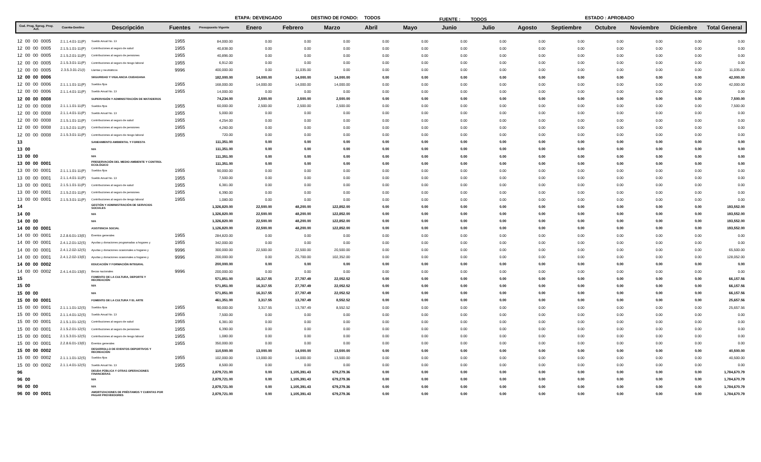ETAPA: DEVENGADO DESTINO DE FONDO: TODOS FUENTE : TODOS ESTADO : APROBADO
| Cod. Prog. Sprog. Proy. Act. | Cuenta-Destino | Descripción | Fuentes | Presupuesto Vigente | Enero | Febrero | Marzo | Abril | Mayo | Junio | Julio | Agosto | Septiembre | Octubre | Noviembre | Diciembre | Total General |
| --- | --- | --- | --- | --- | --- | --- | --- | --- | --- | --- | --- | --- | --- | --- | --- | --- | --- |
| 12 00 00 0005 | 2.1.1.4.01-11(P) | Sueldo Anual No. 13 | 1955 | 84,000.00 | 0.00 | 0.00 | 0.00 | 0.00 | 0.00 | 0.00 | 0.00 | 0.00 | 0.00 | 0.00 | 0.00 | 0.00 | 0.00 |
| 12 00 00 0005 | 2.1.5.1.01-11(P) | Contribuciones al seguro de salud | 1955 | 40,838.00 | 0.00 | 0.00 | 0.00 | 0.00 | 0.00 | 0.00 | 0.00 | 0.00 | 0.00 | 0.00 | 0.00 | 0.00 | 0.00 |
| 12 00 00 0005 | 2.1.5.2.01-11(P) | Contribuciones al seguro de pensiones | 1955 | 40,896.00 | 0.00 | 0.00 | 0.00 | 0.00 | 0.00 | 0.00 | 0.00 | 0.00 | 0.00 | 0.00 | 0.00 | 0.00 | 0.00 |
| 12 00 00 0005 | 2.1.5.3.01-11(P) | Contribuciones al seguro de riesgo laboral | 1955 | 6,912.00 | 0.00 | 0.00 | 0.00 | 0.00 | 0.00 | 0.00 | 0.00 | 0.00 | 0.00 | 0.00 | 0.00 | 0.00 | 0.00 |
| 12 00 00 0005 | 2.3.5.3.01-21(I) | Llantas y neumáticos | 9996 | 400,000.00 | 0.00 | 11,035.00 | 0.00 | 0.00 | 0.00 | 0.00 | 0.00 | 0.00 | 0.00 | 0.00 | 0.00 | 0.00 | 11,035.00 |
| 12 00 00 0006 | | SEGURIDAD Y VIGILANCIA CIUDADANA | | 182,000.00 | 14,000.00 | 14,000.00 | 14,000.00 | 0.00 | 0.00 | 0.00 | 0.00 | 0.00 | 0.00 | 0.00 | 0.00 | 0.00 | 42,000.00 |
| 12 00 00 0006 | 2.1.1.1.01-11(P) | Sueldos fijos | 1955 | 168,000.00 | 14,000.00 | 14,000.00 | 14,000.00 | 0.00 | 0.00 | 0.00 | 0.00 | 0.00 | 0.00 | 0.00 | 0.00 | 0.00 | 42,000.00 |
| 12 00 00 0006 | 2.1.1.4.01-11(P) | Sueldo Anual No. 13 | 1955 | 14,000.00 | 0.00 | 0.00 | 0.00 | 0.00 | 0.00 | 0.00 | 0.00 | 0.00 | 0.00 | 0.00 | 0.00 | 0.00 | 0.00 |
| 12 00 00 0008 | | SUPERVISIÓN Y ADMINISTRACIÓN DE MATADEROS | | 74,234.00 | 2,500.00 | 2,500.00 | 2,500.00 | 0.00 | 0.00 | 0.00 | 0.00 | 0.00 | 0.00 | 0.00 | 0.00 | 0.00 | 7,500.00 |
| 12 00 00 0008 | 2.1.1.1.01-11(P) | Sueldos fijos | 1955 | 60,000.00 | 2,500.00 | 2,500.00 | 2,500.00 | 0.00 | 0.00 | 0.00 | 0.00 | 0.00 | 0.00 | 0.00 | 0.00 | 0.00 | 7,500.00 |
| 12 00 00 0008 | 2.1.1.4.01-11(P) | Sueldo Anual No. 13 | 1955 | 5,000.00 | 0.00 | 0.00 | 0.00 | 0.00 | 0.00 | 0.00 | 0.00 | 0.00 | 0.00 | 0.00 | 0.00 | 0.00 | 0.00 |
| 12 00 00 0008 | 2.1.5.1.01-11(P) | Contribuciones al seguro de salud | 1955 | 4,254.00 | 0.00 | 0.00 | 0.00 | 0.00 | 0.00 | 0.00 | 0.00 | 0.00 | 0.00 | 0.00 | 0.00 | 0.00 | 0.00 |
| 12 00 00 0008 | 2.1.5.2.01-11(P) | Contribuciones al seguro de pensiones | 1955 | 4,260.00 | 0.00 | 0.00 | 0.00 | 0.00 | 0.00 | 0.00 | 0.00 | 0.00 | 0.00 | 0.00 | 0.00 | 0.00 | 0.00 |
| 12 00 00 0008 | 2.1.5.3.01-11(P) | Contribuciones al seguro de riesgo laboral | 1955 | 720.00 | 0.00 | 0.00 | 0.00 | 0.00 | 0.00 | 0.00 | 0.00 | 0.00 | 0.00 | 0.00 | 0.00 | 0.00 | 0.00 |
| 13 | | SANEAMIENTO AMBIENTAL Y FORESTA | | 111,351.00 | 0.00 | 0.00 | 0.00 | 0.00 | 0.00 | 0.00 | 0.00 | 0.00 | 0.00 | 0.00 | 0.00 | 0.00 | 0.00 |
| 13 00 | | N/A | | 111,351.00 | 0.00 | 0.00 | 0.00 | 0.00 | 0.00 | 0.00 | 0.00 | 0.00 | 0.00 | 0.00 | 0.00 | 0.00 | 0.00 |
| 13 00 00 | | N/A | | 111,351.00 | 0.00 | 0.00 | 0.00 | 0.00 | 0.00 | 0.00 | 0.00 | 0.00 | 0.00 | 0.00 | 0.00 | 0.00 | 0.00 |
| 13 00 00 0001 | | PRESERVACIÓN DEL MEDIO AMBIENTE Y CONTROL ECOLÓGICO | | 111,351.00 | 0.00 | 0.00 | 0.00 | 0.00 | 0.00 | 0.00 | 0.00 | 0.00 | 0.00 | 0.00 | 0.00 | 0.00 | 0.00 |
| 13 00 00 0001 | 2.1.1.1.01-11(P) | Sueldos fijos | 1955 | 90,000.00 | 0.00 | 0.00 | 0.00 | 0.00 | 0.00 | 0.00 | 0.00 | 0.00 | 0.00 | 0.00 | 0.00 | 0.00 | 0.00 |
| 13 00 00 0001 | 2.1.1.4.01-11(P) | Sueldo Anual No. 13 | 1955 | 7,500.00 | 0.00 | 0.00 | 0.00 | 0.00 | 0.00 | 0.00 | 0.00 | 0.00 | 0.00 | 0.00 | 0.00 | 0.00 | 0.00 |
| 13 00 00 0001 | 2.1.5.1.01-11(P) | Contribuciones al seguro de salud | 1955 | 6,381.00 | 0.00 | 0.00 | 0.00 | 0.00 | 0.00 | 0.00 | 0.00 | 0.00 | 0.00 | 0.00 | 0.00 | 0.00 | 0.00 |
| 13 00 00 0001 | 2.1.5.2.01-11(P) | Contribuciones al seguro de pensiones | 1955 | 6,390.00 | 0.00 | 0.00 | 0.00 | 0.00 | 0.00 | 0.00 | 0.00 | 0.00 | 0.00 | 0.00 | 0.00 | 0.00 | 0.00 |
| 13 00 00 0001 | 2.1.5.3.01-11(P) | Contribuciones al seguro de riesgo laboral | 1955 | 1,080.00 | 0.00 | 0.00 | 0.00 | 0.00 | 0.00 | 0.00 | 0.00 | 0.00 | 0.00 | 0.00 | 0.00 | 0.00 | 0.00 |
| 14 | | GESTIÓN Y ADMINISTRACIÓN DE SERVICIOS SOCIALES | | 1,326,820.00 | 22,500.00 | 48,200.00 | 122,852.00 | 0.00 | 0.00 | 0.00 | 0.00 | 0.00 | 0.00 | 0.00 | 0.00 | 0.00 | 193,552.00 |
| 14 00 | | N/A | | 1,326,820.00 | 22,500.00 | 48,200.00 | 122,852.00 | 0.00 | 0.00 | 0.00 | 0.00 | 0.00 | 0.00 | 0.00 | 0.00 | 0.00 | 193,552.00 |
| 14 00 00 | | N/A | | 1,326,820.00 | 22,500.00 | 48,200.00 | 122,852.00 | 0.00 | 0.00 | 0.00 | 0.00 | 0.00 | 0.00 | 0.00 | 0.00 | 0.00 | 193,552.00 |
| 14 00 00 0001 | | ASISTENCIA SOCIAL | | 1,126,820.00 | 22,500.00 | 48,200.00 | 122,852.00 | 0.00 | 0.00 | 0.00 | 0.00 | 0.00 | 0.00 | 0.00 | 0.00 | 0.00 | 193,552.00 |
| 14 00 00 0001 | 2.2.8.6.01-13(E) | Eventos generales | 1955 | 284,820.00 | 0.00 | 0.00 | 0.00 | 0.00 | 0.00 | 0.00 | 0.00 | 0.00 | 0.00 | 0.00 | 0.00 | 0.00 | 0.00 |
| 14 00 00 0001 | 2.4.1.2.01-12(S) | Ayudas y donaciones programadas a hogares y | 1955 | 342,000.00 | 0.00 | 0.00 | 0.00 | 0.00 | 0.00 | 0.00 | 0.00 | 0.00 | 0.00 | 0.00 | 0.00 | 0.00 | 0.00 |
| 14 00 00 0001 | 2.4.1.2.02-12(S) | Ayudas y donaciones ocasionales a hogares y | 9996 | 300,000.00 | 22,500.00 | 22,500.00 | 20,500.00 | 0.00 | 0.00 | 0.00 | 0.00 | 0.00 | 0.00 | 0.00 | 0.00 | 0.00 | 65,500.00 |
| 14 00 00 0001 | 2.4.1.2.02-13(E) | Ayudas y donaciones ocasionales a hogares y | 9996 | 200,000.00 | 0.00 | 25,700.00 | 102,352.00 | 0.00 | 0.00 | 0.00 | 0.00 | 0.00 | 0.00 | 0.00 | 0.00 | 0.00 | 128,052.00 |
| 14 00 00 0002 | | EDUCACIÓN Y FORMACIÓN INTEGRAL | | 200,000.00 | 0.00 | 0.00 | 0.00 | 0.00 | 0.00 | 0.00 | 0.00 | 0.00 | 0.00 | 0.00 | 0.00 | 0.00 | 0.00 |
| 14 00 00 0002 | 2.4.1.4.01-13(E) | Becas nacionales | 9996 | 200,000.00 | 0.00 | 0.00 | 0.00 | 0.00 | 0.00 | 0.00 | 0.00 | 0.00 | 0.00 | 0.00 | 0.00 | 0.00 | 0.00 |
| 15 | | FOMENTO DE LA CULTURA, DEPORTE Y RECREACIÓN | | 571,851.00 | 16,317.55 | 27,787.49 | 22,052.52 | 0.00 | 0.00 | 0.00 | 0.00 | 0.00 | 0.00 | 0.00 | 0.00 | 0.00 | 66,157.56 |
| 15 00 | | N/A | | 571,851.00 | 16,317.55 | 27,787.49 | 22,052.52 | 0.00 | 0.00 | 0.00 | 0.00 | 0.00 | 0.00 | 0.00 | 0.00 | 0.00 | 66,157.56 |
| 15 00 00 | | N/A | | 571,851.00 | 16,317.55 | 27,787.49 | 22,052.52 | 0.00 | 0.00 | 0.00 | 0.00 | 0.00 | 0.00 | 0.00 | 0.00 | 0.00 | 66,157.56 |
| 15 00 00 0001 | | FOMENTO DE LA CULTURA Y EL ARTE | | 461,351.00 | 3,317.55 | 13,787.49 | 8,552.52 | 0.00 | 0.00 | 0.00 | 0.00 | 0.00 | 0.00 | 0.00 | 0.00 | 0.00 | 25,657.56 |
| 15 00 00 0001 | 2.1.1.1.01-12(S) | Sueldos fijos | 1955 | 90,000.00 | 3,317.55 | 13,787.49 | 8,552.52 | 0.00 | 0.00 | 0.00 | 0.00 | 0.00 | 0.00 | 0.00 | 0.00 | 0.00 | 25,657.56 |
| 15 00 00 0001 | 2.1.1.4.01-12(S) | Sueldo Anual No. 13 | 1955 | 7,500.00 | 0.00 | 0.00 | 0.00 | 0.00 | 0.00 | 0.00 | 0.00 | 0.00 | 0.00 | 0.00 | 0.00 | 0.00 | 0.00 |
| 15 00 00 0001 | 2.1.5.1.01-12(S) | Contribuciones al seguro de salud | 1955 | 6,381.00 | 0.00 | 0.00 | 0.00 | 0.00 | 0.00 | 0.00 | 0.00 | 0.00 | 0.00 | 0.00 | 0.00 | 0.00 | 0.00 |
| 15 00 00 0001 | 2.1.5.2.01-12(S) | Contribuciones al seguro de pensiones | 1955 | 6,390.00 | 0.00 | 0.00 | 0.00 | 0.00 | 0.00 | 0.00 | 0.00 | 0.00 | 0.00 | 0.00 | 0.00 | 0.00 | 0.00 |
| 15 00 00 0001 | 2.1.5.3.01-12(S) | Contribuciones al seguro de riesgo laboral | 1955 | 1,080.00 | 0.00 | 0.00 | 0.00 | 0.00 | 0.00 | 0.00 | 0.00 | 0.00 | 0.00 | 0.00 | 0.00 | 0.00 | 0.00 |
| 15 00 00 0001 | 2.2.8.6.01-13(E) | Eventos generales | 1955 | 350,000.00 | 0.00 | 0.00 | 0.00 | 0.00 | 0.00 | 0.00 | 0.00 | 0.00 | 0.00 | 0.00 | 0.00 | 0.00 | 0.00 |
| 15 00 00 0002 | | DESARROLLO DE EVENTOS DEPORTIVOS Y RECREACIÓN | | 110,500.00 | 13,000.00 | 14,000.00 | 13,500.00 | 0.00 | 0.00 | 0.00 | 0.00 | 0.00 | 0.00 | 0.00 | 0.00 | 0.00 | 40,500.00 |
| 15 00 00 0002 | 2.1.1.1.01-12(S) | Sueldos fijos | 1955 | 102,000.00 | 13,000.00 | 14,000.00 | 13,500.00 | 0.00 | 0.00 | 0.00 | 0.00 | 0.00 | 0.00 | 0.00 | 0.00 | 0.00 | 40,500.00 |
| 15 00 00 0002 | 2.1.1.4.01-12(S) | Sueldo Anual No. 13 | 1955 | 8,500.00 | 0.00 | 0.00 | 0.00 | 0.00 | 0.00 | 0.00 | 0.00 | 0.00 | 0.00 | 0.00 | 0.00 | 0.00 | 0.00 |
| 96 | | DEUDA PÚBLICA Y OTRAS OPERACIONES FINANCIERAS | | 2,879,721.00 | 0.00 | 1,105,391.43 | 679,279.36 | 0.00 | 0.00 | 0.00 | 0.00 | 0.00 | 0.00 | 0.00 | 0.00 | 0.00 | 1,784,670.79 |
| 96 00 | | N/A | | 2,879,721.00 | 0.00 | 1,105,391.43 | 679,279.36 | 0.00 | 0.00 | 0.00 | 0.00 | 0.00 | 0.00 | 0.00 | 0.00 | 0.00 | 1,784,670.79 |
| 96 00 00 | | N/A | | 2,879,721.00 | 0.00 | 1,105,391.43 | 679,279.36 | 0.00 | 0.00 | 0.00 | 0.00 | 0.00 | 0.00 | 0.00 | 0.00 | 0.00 | 1,784,670.79 |
| 96 00 00 0001 | | AMORTIZACIONES DE PRÉSTAMOS Y CUENTAS POR PAGAR PROVEEDORES | | 2,879,721.00 | 0.00 | 1,105,391.43 | 679,279.36 | 0.00 | 0.00 | 0.00 | 0.00 | 0.00 | 0.00 | 0.00 | 0.00 | 0.00 | 1,784,670.79 |